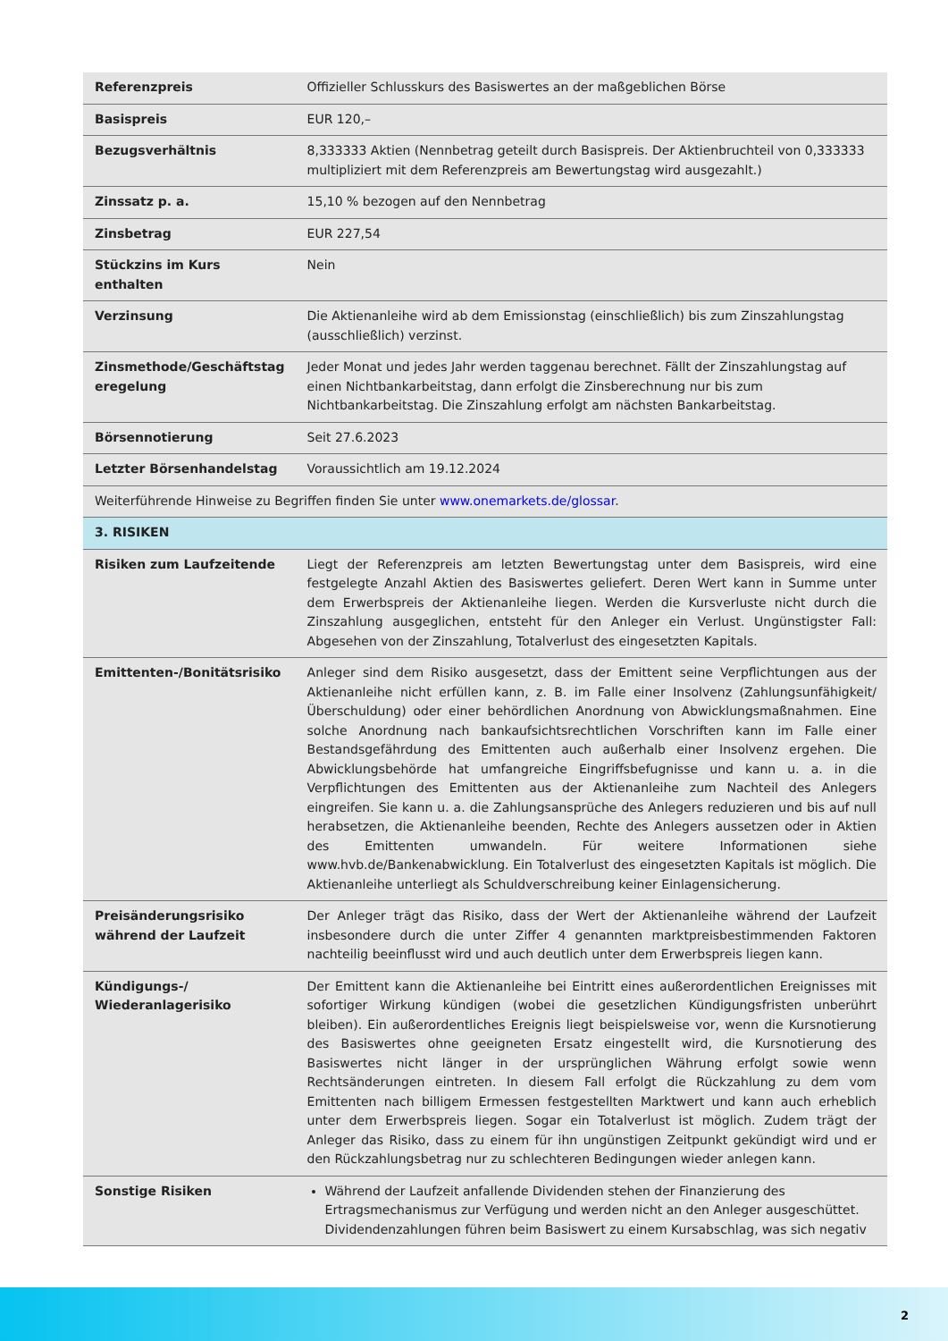| Referenzpreis | Offizieller Schlusskurs des Basiswertes an der maßgeblichen Börse |
| Basispreis | EUR 120,– |
| Bezugsverhältnis | 8,333333 Aktien (Nennbetrag geteilt durch Basispreis. Der Aktienbruchteil von 0,333333 multipliziert mit dem Referenzpreis am Bewertungstag wird ausgezahlt.) |
| Zinssatz p. a. | 15,10 % bezogen auf den Nennbetrag |
| Zinsbetrag | EUR 227,54 |
| Stückzins im Kurs enthalten | Nein |
| Verzinsung | Die Aktienanleihe wird ab dem Emissionstag (einschließlich) bis zum Zinszahlungstag (ausschließlich) verzinst. |
| Zinsmethode/Geschäftstag eregelung | Jeder Monat und jedes Jahr werden taggenau berechnet. Fällt der Zinszahlungstag auf einen Nichtbankarbeitstag, dann erfolgt die Zinsberechnung nur bis zum Nichtbankarbeitstag. Die Zinszahlung erfolgt am nächsten Bankarbeitstag. |
| Börsennotierung | Seit 27.6.2023 |
| Letzter Börsenhandelstag | Voraussichtlich am 19.12.2024 |
| Weiterführende Hinweise zu Begriffen finden Sie unter www.onemarkets.de/glossar . | |
| 3. RISIKEN | |
| Risiken zum Laufzeitende | Liegt der Referenzpreis am letzten Bewertungstag unter dem Basispreis, wird eine festgelegte Anzahl Aktien des Basiswertes geliefert. Deren Wert kann in Summe unter dem Erwerbspreis der Aktienanleihe liegen. Werden die Kursverluste nicht durch die Zinszahlung ausgeglichen, entsteht für den Anleger ein Verlust. Ungünstigster Fall: Abgesehen von der Zinszahlung, Totalverlust des eingesetzten Kapitals. |
| Emittenten-/Bonitätsrisiko | Anleger sind dem Risiko ausgesetzt, dass der Emittent seine Verpflichtungen aus der Aktienanleihe nicht erfüllen kann, z. B. im Falle einer Insolvenz (Zahlungsunfähigkeit/Überschuldung) oder einer behördlichen Anordnung von Abwicklungsmaßnahmen. Eine solche Anordnung nach bankaufsichtsrechtlichen Vorschriften kann im Falle einer Bestandsgefährdung des Emittenten auch außerhalb einer Insolvenz ergehen. Die Abwicklungsbehörde hat umfangreiche Eingriffsbefugnisse und kann u. a. in die Verpflichtungen des Emittenten aus der Aktienanleihe zum Nachteil des Anlegers eingreifen. Sie kann u. a. die Zahlungsansprüche des Anlegers reduzieren und bis auf null herabsetzen, die Aktienanleihe beenden, Rechte des Anlegers aussetzen oder in Aktien des Emittenten umwandeln. Für weitere Informationen siehe www.hvb.de/Bankenabwicklung. Ein Totalverlust des eingesetzten Kapitals ist möglich. Die Aktienanleihe unterliegt als Schuldverschreibung keiner Einlagensicherung. |
| Preisänderungsrisiko während der Laufzeit | Der Anleger trägt das Risiko, dass der Wert der Aktienanleihe während der Laufzeit insbesondere durch die unter Ziffer 4 genannten marktpreisbestimmenden Faktoren nachteilig beeinflusst wird und auch deutlich unter dem Erwerbspreis liegen kann. |
| Kündigungs-/ Wiederanlagerisiko | Der Emittent kann die Aktienanleihe bei Eintritt eines außerordentlichen Ereignisses mit sofortiger Wirkung kündigen (wobei die gesetzlichen Kündigungsfristen unberührt bleiben). Ein außerordentliches Ereignis liegt beispielsweise vor, wenn die Kursnotierung des Basiswertes ohne geeigneten Ersatz eingestellt wird, die Kursnotierung des Basiswertes nicht länger in der ursprünglichen Währung erfolgt sowie wenn Rechtsänderungen eintreten. In diesem Fall erfolgt die Rückzahlung zu dem vom Emittenten nach billigem Ermessen festgestellten Marktwert und kann auch erheblich unter dem Erwerbspreis liegen. Sogar ein Totalverlust ist möglich. Zudem trägt der Anleger das Risiko, dass zu einem für ihn ungünstigen Zeitpunkt gekündigt wird und er den Rückzahlungsbetrag nur zu schlechteren Bedingungen wieder anlegen kann. |
| Sonstige Risiken | Während der Laufzeit anfallende Dividenden stehen der Finanzierung des Ertragsmechanismus zur Verfügung und werden nicht an den Anleger ausgeschüttet. Dividendenzahlungen führen beim Basiswert zu einem Kursabschlag, was sich negativ |
2